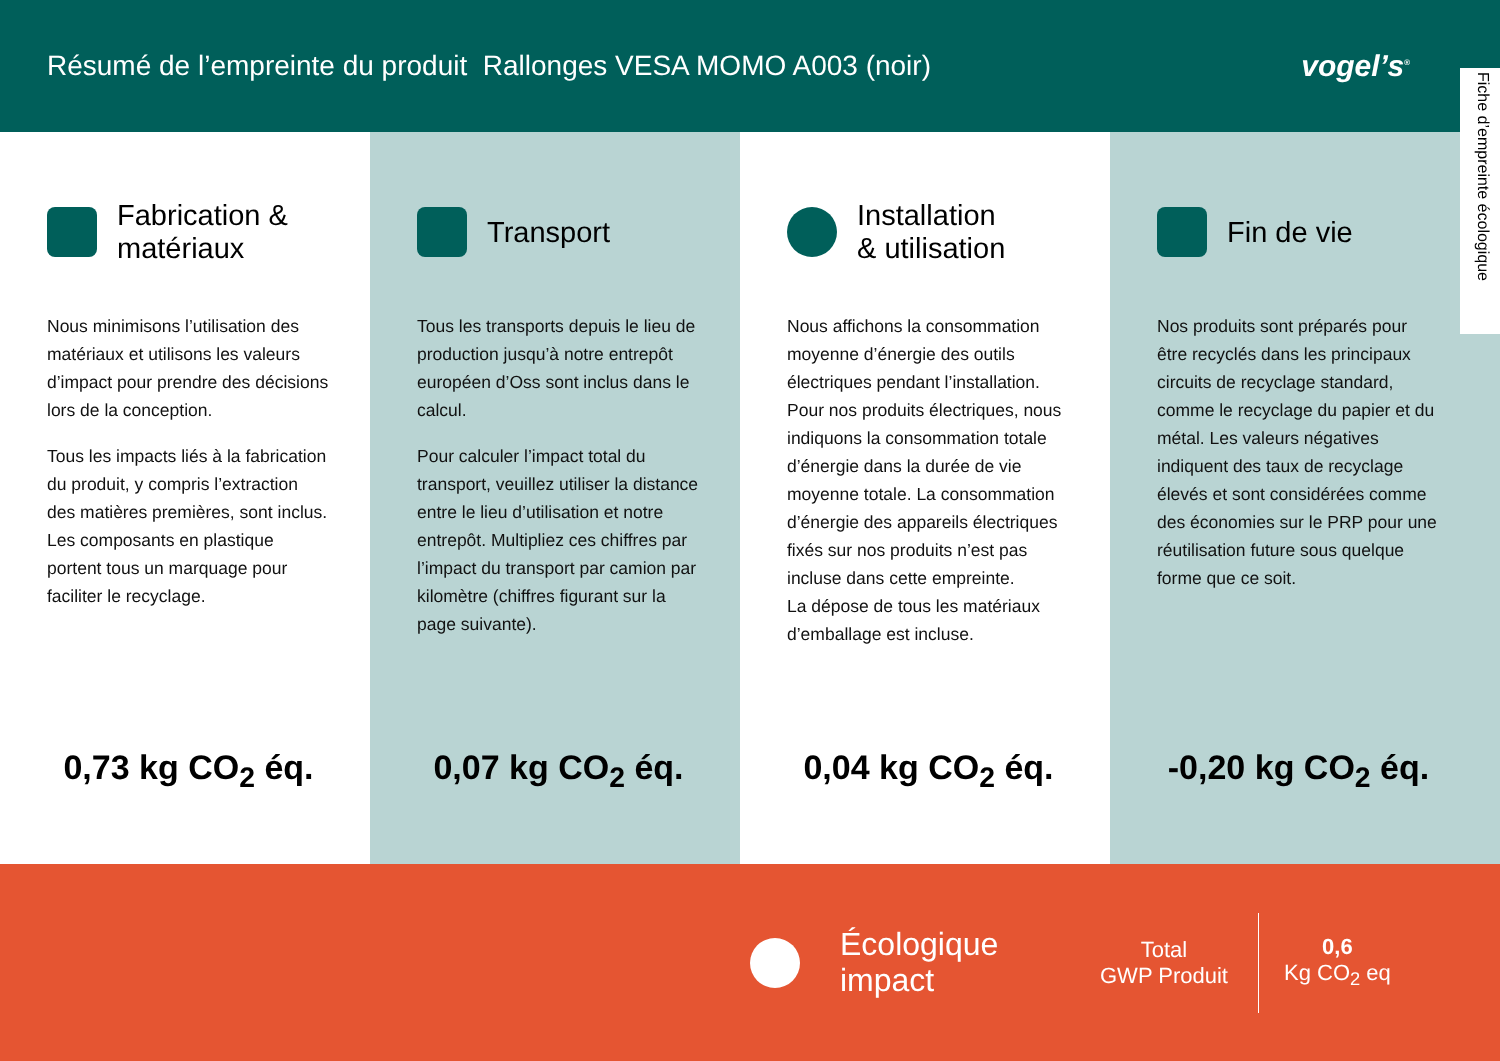Résumé de l’empreinte du produit Rallonges VESA MOMO A003 (noir)
vogel’s<sup>®</sup>
Fiche d’empreinte écologique
Fabrication &
matériaux
Nous minimisons l’utilisation des matériaux et utilisons les valeurs d’impact pour prendre des décisions lors de la conception.
Tous les impacts liés à la fabrication du produit, y compris l’extraction des matières premières, sont inclus. Les composants en plastique portent tous un marquage pour faciliter le recyclage.
0,73 kg CO<sub>2</sub> éq.
Transport
Tous les transports depuis le lieu de production jusqu’à notre entrepôt européen d’Oss sont inclus dans le calcul.
Pour calculer l’impact total du transport, veuillez utiliser la distance entre le lieu d’utilisation et notre entrepôt. Multipliez ces chiffres par l’impact du transport par camion par kilomètre (chiffres figurant sur la page suivante).
0,07 kg CO<sub>2</sub> éq.
Installation
& utilisation
Nous affichons la consommation moyenne d’énergie des outils électriques pendant l’installation. Pour nos produits électriques, nous indiquons la consommation totale d’énergie dans la durée de vie moyenne totale. La consommation d’énergie des appareils électriques fixés sur nos produits n’est pas incluse dans cette empreinte.
La dépose de tous les matériaux d’emballage est incluse.
0,04 kg CO<sub>2</sub> éq.
Fin de vie
Nos produits sont préparés pour être recyclés dans les principaux circuits de recyclage standard, comme le recyclage du papier et du métal. Les valeurs négatives indiquent des taux de recyclage élevés et sont considérées comme des économies sur le PRP pour une réutilisation future sous quelque forme que ce soit.
-0,20 kg CO<sub>2</sub> éq.
Écologique impact
Total
GWP Produit
0,6
Kg CO<sub>2</sub> eq